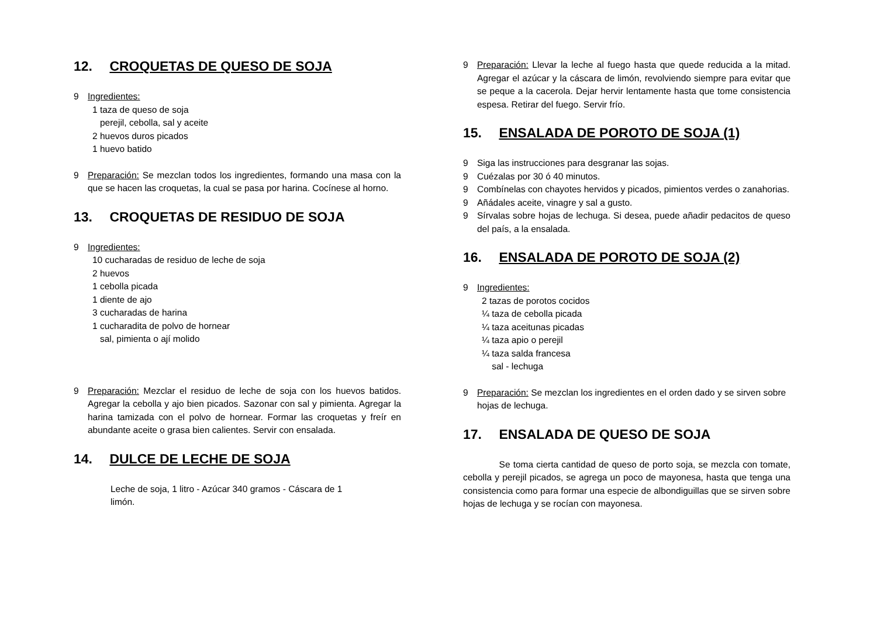12. CROQUETAS DE QUESO DE SOJA
9 Ingredientes:
1 taza de queso de soja
perejil, cebolla, sal y aceite
2 huevos duros picados
1 huevo batido
9 Preparación: Se mezclan todos los ingredientes, formando una masa con la que se hacen las croquetas, la cual se pasa por harina. Cocínese al horno.
13. CROQUETAS DE RESIDUO DE SOJA
9 Ingredientes:
10 cucharadas de residuo de leche de soja
2 huevos
1 cebolla picada
1 diente de ajo
3 cucharadas de harina
1 cucharadita de polvo de hornear
sal, pimienta o ají molido
9 Preparación: Mezclar el residuo de leche de soja con los huevos batidos. Agregar la cebolla y ajo bien picados. Sazonar con sal y pimienta. Agregar la harina tamizada con el polvo de hornear. Formar las croquetas y freír en abundante aceite o grasa bien calientes. Servir con ensalada.
14. DULCE DE LECHE DE SOJA
Leche de soja, 1 litro - Azúcar 340 gramos - Cáscara de 1 limón.
9 Preparación: Llevar la leche al fuego hasta que quede reducida a la mitad. Agregar el azúcar y la cáscara de limón, revolviendo siempre para evitar que se peque a la cacerola. Dejar hervir lentamente hasta que tome consistencia espesa. Retirar del fuego. Servir frío.
15. ENSALADA DE POROTO DE SOJA (1)
9 Siga las instrucciones para desgranar las sojas.
9 Cuézalas por 30 ó 40 minutos.
9 Combínelas con chayotes hervidos y picados, pimientos verdes o zanahorias.
9 Añádales aceite, vinagre y sal a gusto.
9 Sírvalas sobre hojas de lechuga. Si desea, puede añadir pedacitos de queso del país, a la ensalada.
16. ENSALADA DE POROTO DE SOJA (2)
9 Ingredientes:
2 tazas de porotos cocidos
¼ taza de cebolla picada
¼ taza aceitunas picadas
¼ taza apio o perejil
¼ taza salda francesa
sal - lechuga
9 Preparación: Se mezclan los ingredientes en el orden dado y se sirven sobre hojas de lechuga.
17. ENSALADA DE QUESO DE SOJA
Se toma cierta cantidad de queso de porto soja, se mezcla con tomate, cebolla y perejil picados, se agrega un poco de mayonesa, hasta que tenga una consistencia como para formar una especie de albondiguillas que se sirven sobre hojas de lechuga y se rocían con mayonesa.